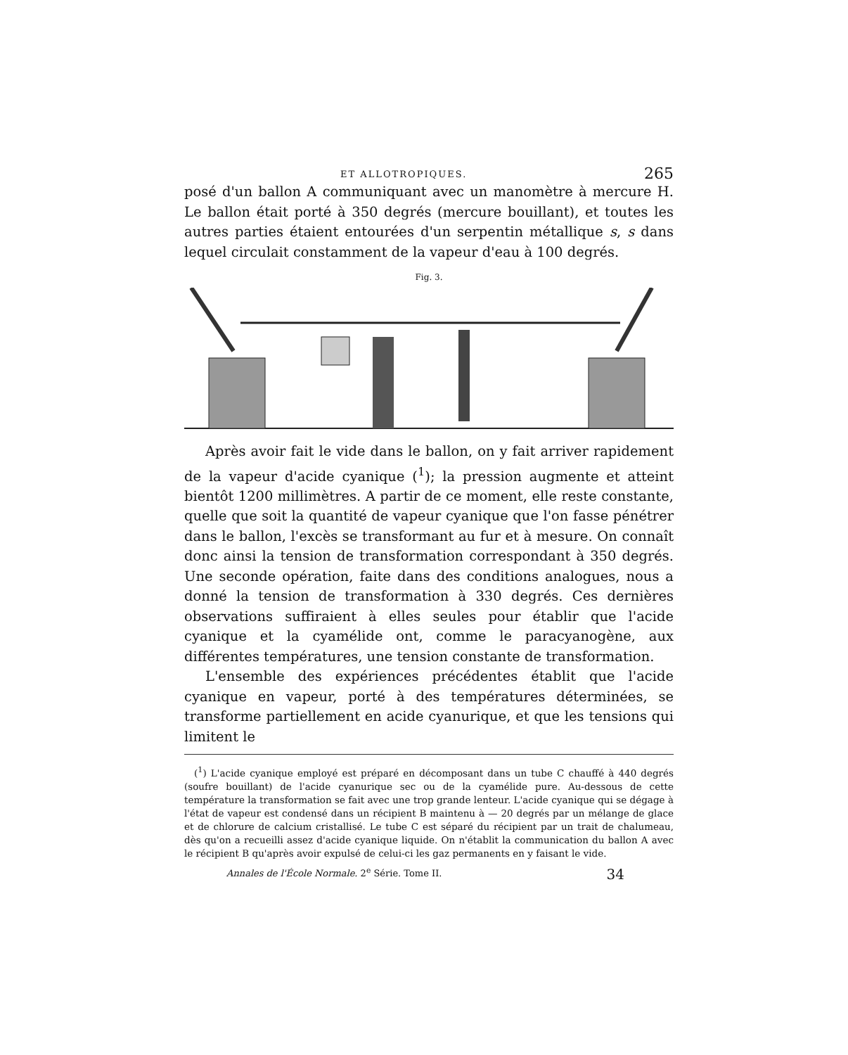ET ALLOTROPIQUES. 265
posé d'un ballon A communiquant avec un manomètre à mercure H. Le ballon était porté à 350 degrés (mercure bouillant), et toutes les autres parties étaient entourées d'un serpentin métallique s, s dans lequel circulait constamment de la vapeur d'eau à 100 degrés.
Fig. 3.
Après avoir fait le vide dans le ballon, on y fait arriver rapidement de la vapeur d'acide cyanique (<sup>1</sup>); la pression augmente et atteint bientôt 1200 millimètres. A partir de ce moment, elle reste constante, quelle que soit la quantité de vapeur cyanique que l'on fasse pénétrer dans le ballon, l'excès se transformant au fur et à mesure. On connaît donc ainsi la tension de transformation correspondant à 350 degrés. Une seconde opération, faite dans des conditions analogues, nous a donné la tension de transformation à 330 degrés. Ces dernières observations suffiraient à elles seules pour établir que l'acide cyanique et la cyamélide ont, comme le paracyanogène, aux différentes températures, une tension constante de transformation.
L'ensemble des expériences précédentes établit que l'acide cyanique en vapeur, porté à des températures déterminées, se transforme partiellement en acide cyanurique, et que les tensions qui limitent le
(<sup>1</sup>) L'acide cyanique employé est préparé en décomposant dans un tube C chauffé à 440 degrés (soufre bouillant) de l'acide cyanurique sec ou de la cyamélide pure. Au-dessous de cette température la transformation se fait avec une trop grande lenteur. L'acide cyanique qui se dégage à l'état de vapeur est condensé dans un récipient B maintenu à — 20 degrés par un mélange de glace et de chlorure de calcium cristallisé. Le tube C est séparé du récipient par un trait de chalumeau, dès qu'on a recueilli assez d'acide cyanique liquide. On n'établit la communication du ballon A avec le récipient B qu'après avoir expulsé de celui-ci les gaz permanents en y faisant le vide.
Annales de l'École Normale. 2<sup>e</sup> Série. Tome II. 34